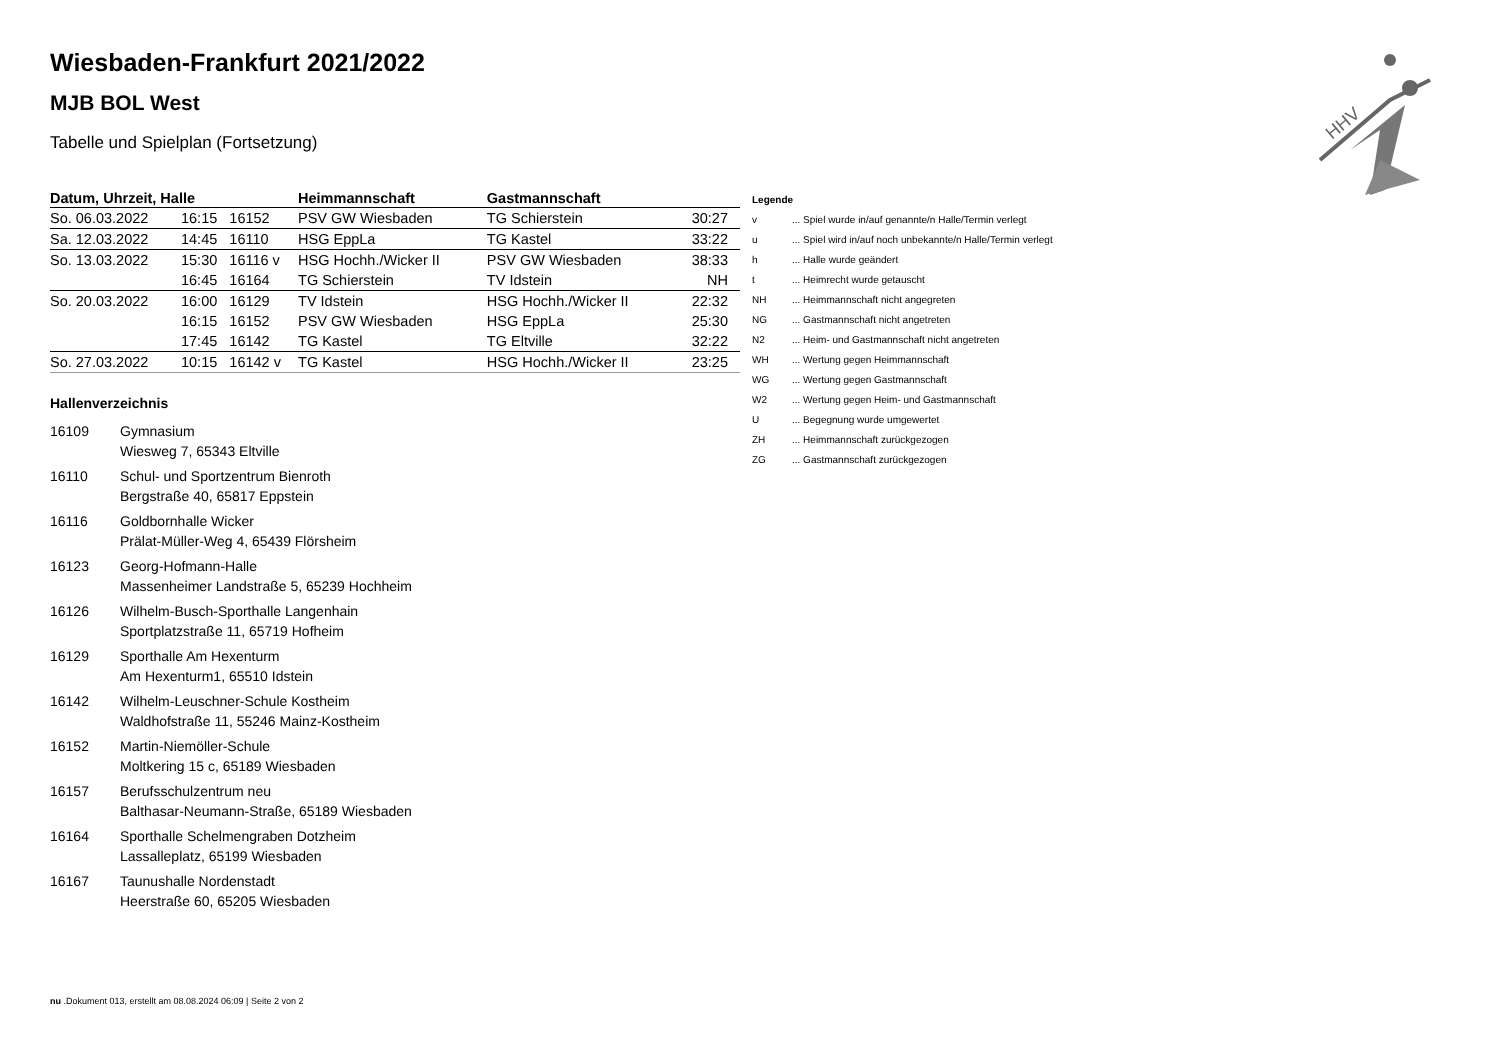HHV
Wiesbaden-Frankfurt 2021/2022
MJB BOL West
Tabelle und Spielplan (Fortsetzung)
| Datum, Uhrzeit, Halle | | | Heimmannschaft | Gastmannschaft | |
| --- | --- | --- | --- | --- | --- |
| So. 06.03.2022 | 16:15 | 16152 | PSV GW Wiesbaden | TG Schierstein | 30:27 |
| Sa. 12.03.2022 | 14:45 | 16110 | HSG EppLa | TG Kastel | 33:22 |
| So. 13.03.2022 | 15:30 | 16116 v | HSG Hochh./Wicker II | PSV GW Wiesbaden | 38:33 |
| | 16:45 | 16164 | TG Schierstein | TV Idstein | NH |
| So. 20.03.2022 | 16:00 | 16129 | TV Idstein | HSG Hochh./Wicker II | 22:32 |
| | 16:15 | 16152 | PSV GW Wiesbaden | HSG EppLa | 25:30 |
| | 17:45 | 16142 | TG Kastel | TG Eltville | 32:22 |
| So. 27.03.2022 | 10:15 | 16142 v | TG Kastel | HSG Hochh./Wicker II | 23:25 |
Hallenverzeichnis
16109 Gymnasium
Wiesweg 7, 65343 Eltville
16110 Schul- und Sportzentrum Bienroth
Bergstraße 40, 65817 Eppstein
16116 Goldbornhalle Wicker
Prälat-Müller-Weg 4, 65439 Flörsheim
16123 Georg-Hofmann-Halle
Massenheimer Landstraße 5, 65239 Hochheim
16126 Wilhelm-Busch-Sporthalle Langenhain
Sportplatzstraße 11, 65719 Hofheim
16129 Sporthalle Am Hexenturm
Am Hexenturm1, 65510 Idstein
16142 Wilhelm-Leuschner-Schule Kostheim
Waldhofstraße 11, 55246 Mainz-Kostheim
16152 Martin-Niemöller-Schule
Moltkering 15 c, 65189 Wiesbaden
16157 Berufsschulzentrum neu
Balthasar-Neumann-Straße, 65189 Wiesbaden
16164 Sporthalle Schelmengraben Dotzheim
Lassalleplatz, 65199 Wiesbaden
16167 Taunushalle Nordenstadt
Heerstraße 60, 65205 Wiesbaden
| Legende | |
| v | ... Spiel wurde in/auf genannte/n Halle/Termin verlegt |
| u | ... Spiel wird in/auf noch unbekannte/n Halle/Termin verlegt |
| h | ... Halle wurde geändert |
| t | ... Heimrecht wurde getauscht |
| NH | ... Heimmannschaft nicht angegreten |
| NG | ... Gastmannschaft nicht angetreten |
| N2 | ... Heim- und Gastmannschaft nicht angetreten |
| WH | ... Wertung gegen Heimmannschaft |
| WG | ... Wertung gegen Gastmannschaft |
| W2 | ... Wertung gegen Heim- und Gastmannschaft |
| U | ... Begegnung wurde umgewertet |
| ZH | ... Heimmannschaft zurückgezogen |
| ZG | ... Gastmannschaft zurückgezogen |
nu .Dokument 013, erstellt am 08.08.2024 06:09 | Seite 2 von 2